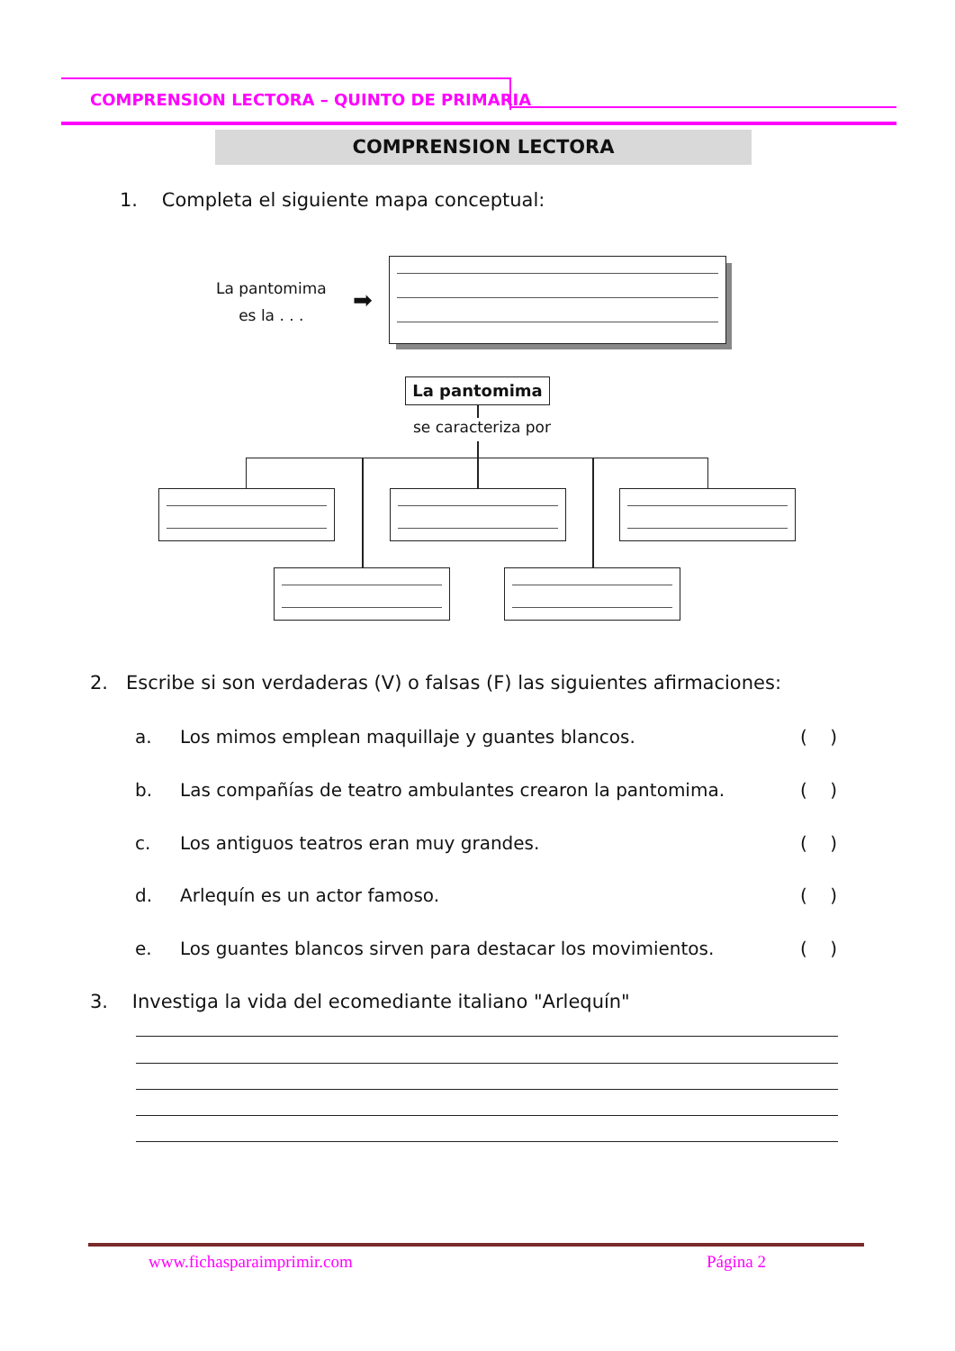COMPRENSION LECTORA – QUINTO DE PRIMARIA
COMPRENSION LECTORA
1. Completa el siguiente mapa conceptual:
La pantomima
es la . . .
➡
La pantomima
se caracteriza por
2. Escribe si son verdaderas (V) o falsas (F) las siguientes afirmaciones:
a. Los mimos emplean maquillaje y guantes blancos. ( )
b. Las compañías de teatro ambulantes crearon la pantomima. ( )
c. Los antiguos teatros eran muy grandes. ( )
d. Arlequín es un actor famoso. ( )
e. Los guantes blancos sirven para destacar los movimientos. ( )
3. Investiga la vida del ecomediante italiano "Arlequín"
www.fichasparaimprimir.com Página 2